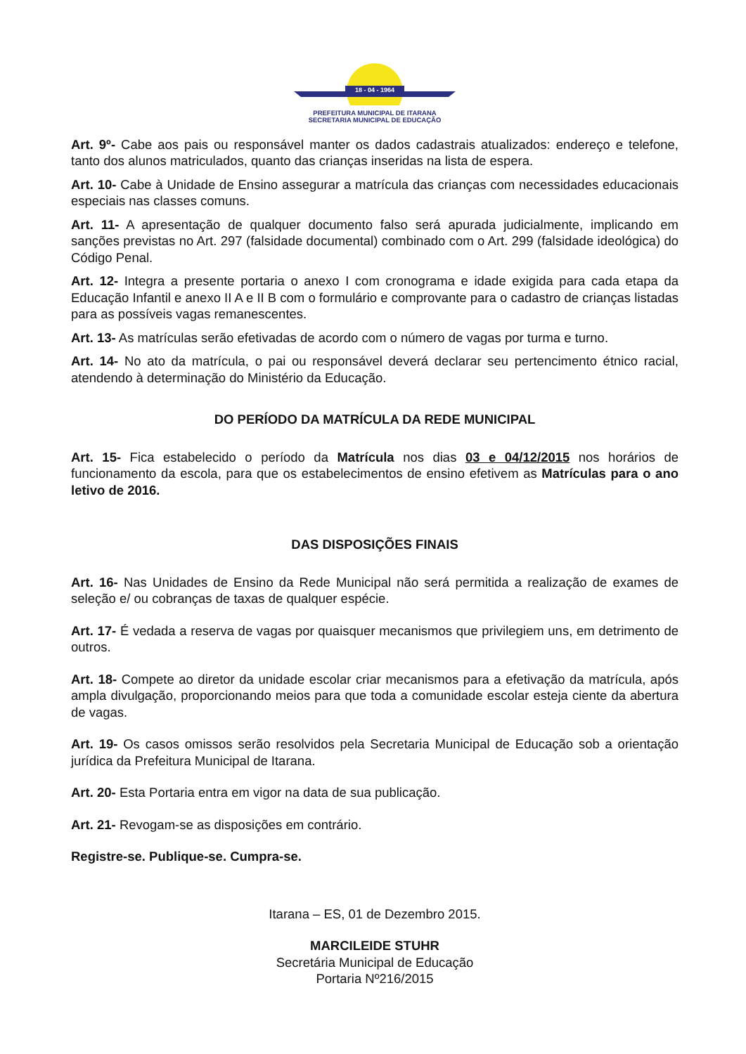18 - 04 - 1964
PREFEITURA MUNICIPAL DE ITARANA
SECRETARIA MUNICIPAL DE EDUCAÇÃO
Art. 9º- Cabe aos pais ou responsável manter os dados cadastrais atualizados: endereço e telefone, tanto dos alunos matriculados, quanto das crianças inseridas na lista de espera.
Art. 10- Cabe à Unidade de Ensino assegurar a matrícula das crianças com necessidades educacionais especiais nas classes comuns.
Art. 11- A apresentação de qualquer documento falso será apurada judicialmente, implicando em sanções previstas no Art. 297 (falsidade documental) combinado com o Art. 299 (falsidade ideológica) do Código Penal.
Art. 12- Integra a presente portaria o anexo I com cronograma e idade exigida para cada etapa da Educação Infantil e anexo II A e II B com o formulário e comprovante para o cadastro de crianças listadas para as possíveis vagas remanescentes.
Art. 13- As matrículas serão efetivadas de acordo com o número de vagas por turma e turno.
Art. 14- No ato da matrícula, o pai ou responsável deverá declarar seu pertencimento étnico racial, atendendo à determinação do Ministério da Educação.
DO PERÍODO DA MATRÍCULA DA REDE MUNICIPAL
Art. 15- Fica estabelecido o período da Matrícula nos dias 03 e 04/12/2015 nos horários de funcionamento da escola, para que os estabelecimentos de ensino efetivem as Matrículas para o ano letivo de 2016.
DAS DISPOSIÇÕES FINAIS
Art. 16- Nas Unidades de Ensino da Rede Municipal não será permitida a realização de exames de seleção e/ ou cobranças de taxas de qualquer espécie.
Art. 17- É vedada a reserva de vagas por quaisquer mecanismos que privilegiem uns, em detrimento de outros.
Art. 18- Compete ao diretor da unidade escolar criar mecanismos para a efetivação da matrícula, após ampla divulgação, proporcionando meios para que toda a comunidade escolar esteja ciente da abertura de vagas.
Art. 19- Os casos omissos serão resolvidos pela Secretaria Municipal de Educação sob a orientação jurídica da Prefeitura Municipal de Itarana.
Art. 20- Esta Portaria entra em vigor na data de sua publicação.
Art. 21- Revogam-se as disposições em contrário.
Registre-se. Publique-se. Cumpra-se.
Itarana – ES, 01 de Dezembro 2015.
MARCILEIDE STUHR
Secretária Municipal de Educação
Portaria Nº216/2015